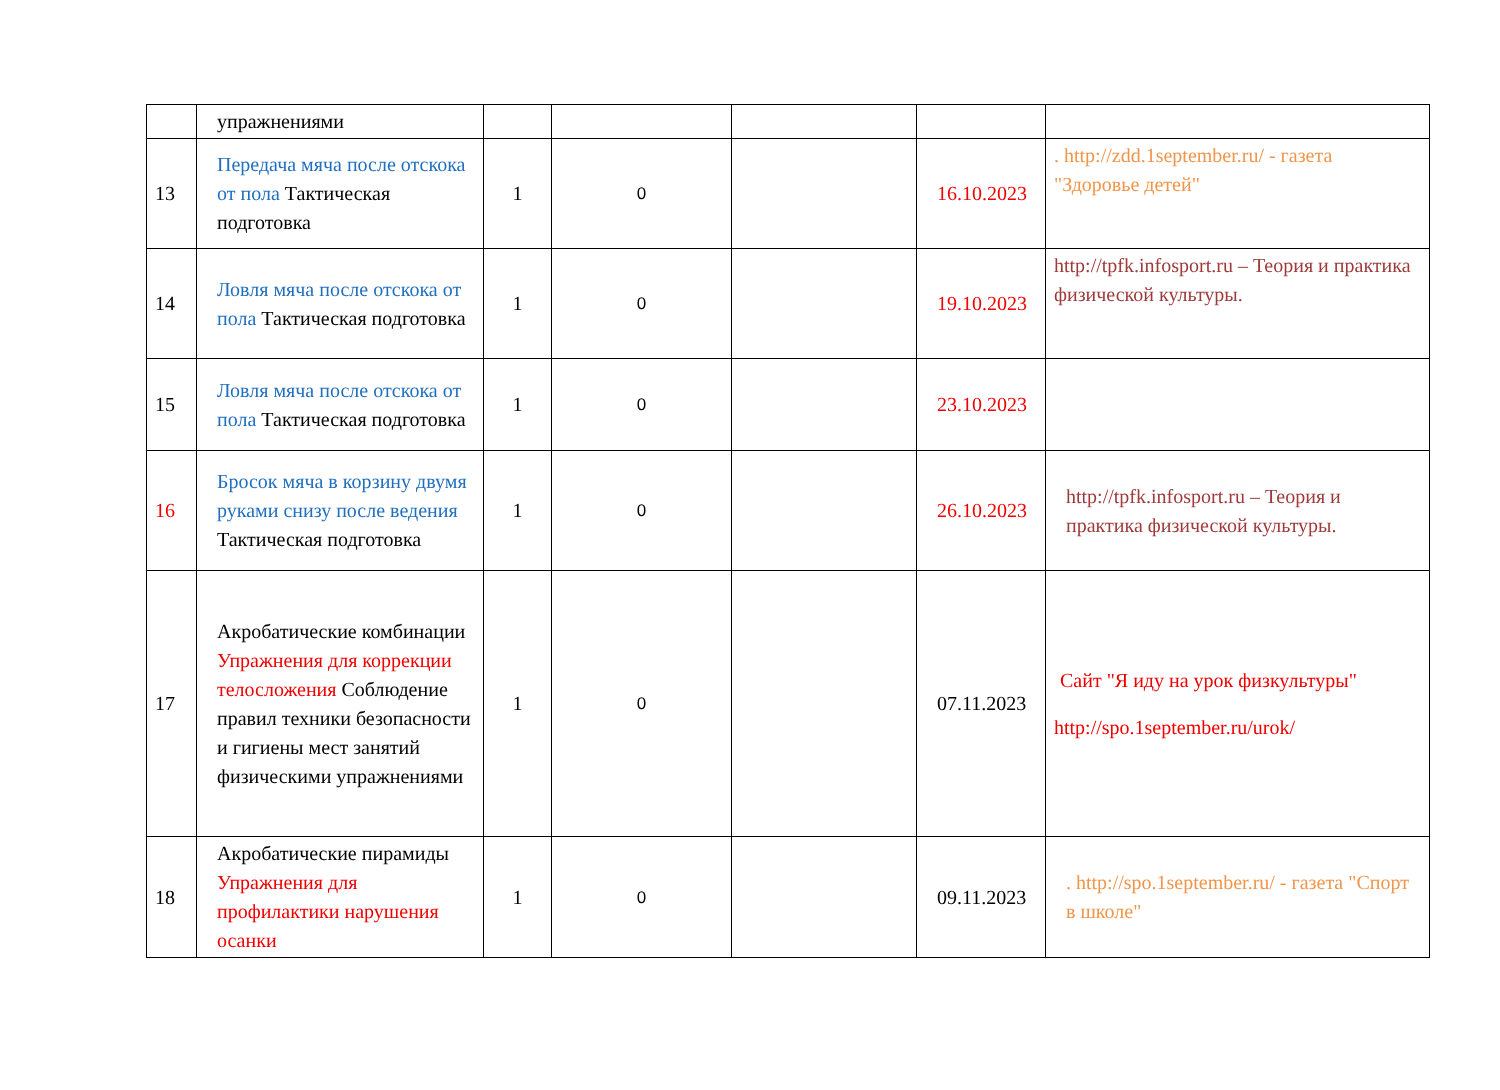| | упражнениями | | | | | |
| 13 | Передача мяча после отскока от пола Тактическая подготовка | 1 | 0 | | 16.10.2023 | . http://zdd.1september.ru/ - газета "Здоровье детей" |
| 14 | Ловля мяча после отскока от пола Тактическая подготовка | 1 | 0 | | 19.10.2023 | http://tpfk.infosport.ru – Теория и практика физической культуры. |
| 15 | Ловля мяча после отскока от пола Тактическая подготовка | 1 | 0 | | 23.10.2023 | |
| 16 | Бросок мяча в корзину двумя руками снизу после ведения Тактическая подготовка | 1 | 0 | | 26.10.2023 | http://tpfk.infosport.ru – Теория и практика физической культуры. |
| 17 | Акробатические комбинации Упражнения для коррекции телосложения Соблюдение правил техники безопасности и гигиены мест занятий физическими упражнениями | 1 | 0 | | 07.11.2023 | Сайт "Я иду на урок физкультуры" http://spo.1september.ru/urok/ |
| 18 | Акробатические пирамиды Упражнения для профилактики нарушения осанки | 1 | 0 | | 09.11.2023 | . http://spo.1september.ru/ - газета "Спорт в школе" |